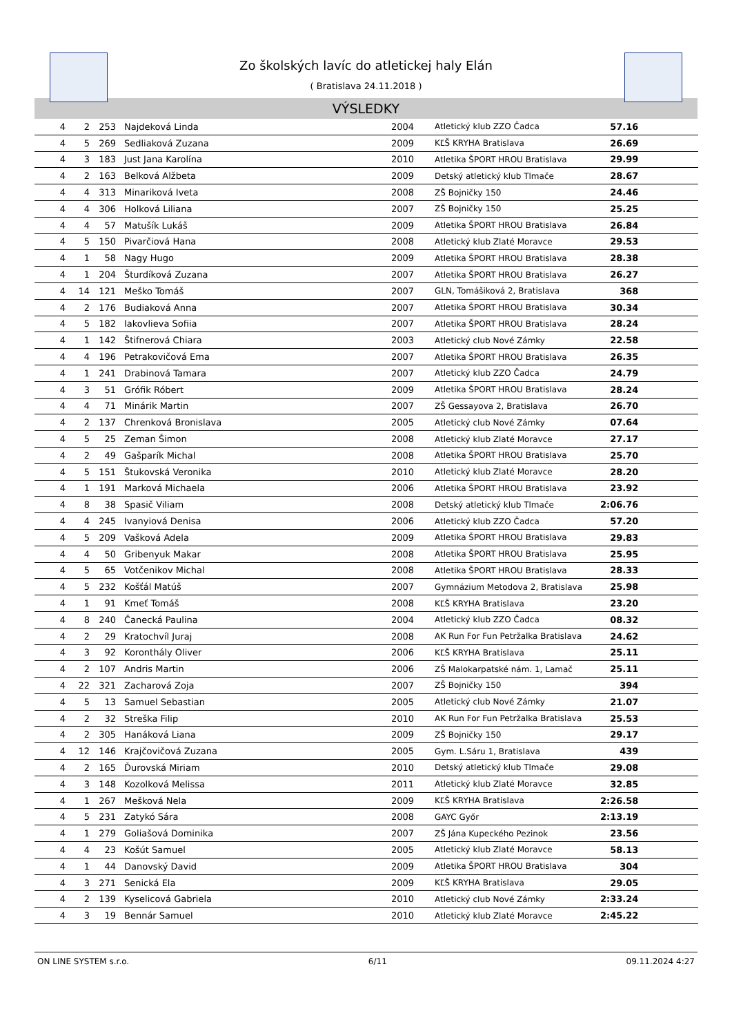Zo školských lavíc do atletickej haly Elán
( Bratislava 24.11.2018 )
VÝSLEDKY
| 4 | 2 | 253 | Najdeková Linda | 2004 | Atletický klub ZZO Čadca | 57.16 | |
| 4 | 5 | 269 | Sedliaková Zuzana | 2009 | KĽŠ KRYHA Bratislava | 26.69 | |
| 4 | 3 | 183 | Just Jana Karolína | 2010 | Atletika ŠPORT HROU Bratislava | 29.99 | |
| 4 | 2 | 163 | Belková Alžbeta | 2009 | Detský atletický klub Tlmače | 28.67 | |
| 4 | 4 | 313 | Minariková Iveta | 2008 | ZŠ Bojničky 150 | 24.46 | |
| 4 | 4 | 306 | Holková Liliana | 2007 | ZŠ Bojničky 150 | 25.25 | |
| 4 | 4 | 57 | Matušík Lukáš | 2009 | Atletika ŠPORT HROU Bratislava | 26.84 | |
| 4 | 5 | 150 | Pivarčiová Hana | 2008 | Atletický klub Zlaté Moravce | 29.53 | |
| 4 | 1 | 58 | Nagy Hugo | 2009 | Atletika ŠPORT HROU Bratislava | 28.38 | |
| 4 | 1 | 204 | Šturdíková Zuzana | 2007 | Atletika ŠPORT HROU Bratislava | 26.27 | |
| 4 | 14 | 121 | Meško Tomáš | 2007 | GLN, Tomášiková 2, Bratislava | 368 | |
| 4 | 2 | 176 | Budiaková Anna | 2007 | Atletika ŠPORT HROU Bratislava | 30.34 | |
| 4 | 5 | 182 | Iakovlieva Sofiia | 2007 | Atletika ŠPORT HROU Bratislava | 28.24 | |
| 4 | 1 | 142 | Štifnerová Chiara | 2003 | Atletický club Nové Zámky | 22.58 | |
| 4 | 4 | 196 | Petrakovičová Ema | 2007 | Atletika ŠPORT HROU Bratislava | 26.35 | |
| 4 | 1 | 241 | Drabinová Tamara | 2007 | Atletický klub ZZO Čadca | 24.79 | |
| 4 | 3 | 51 | Grófik Róbert | 2009 | Atletika ŠPORT HROU Bratislava | 28.24 | |
| 4 | 4 | 71 | Minárik Martin | 2007 | ZŠ Gessayova 2, Bratislava | 26.70 | |
| 4 | 2 | 137 | Chrenková Bronislava | 2005 | Atletický club Nové Zámky | 07.64 | |
| 4 | 5 | 25 | Zeman Šimon | 2008 | Atletický klub Zlaté Moravce | 27.17 | |
| 4 | 2 | 49 | Gašparík Michal | 2008 | Atletika ŠPORT HROU Bratislava | 25.70 | |
| 4 | 5 | 151 | Štukovská Veronika | 2010 | Atletický klub Zlaté Moravce | 28.20 | |
| 4 | 1 | 191 | Marková Michaela | 2006 | Atletika ŠPORT HROU Bratislava | 23.92 | |
| 4 | 8 | 38 | Spasič Viliam | 2008 | Detský atletický klub Tlmače | 2:06.76 | |
| 4 | 4 | 245 | Ivanyiová Denisa | 2006 | Atletický klub ZZO Čadca | 57.20 | |
| 4 | 5 | 209 | Vašková Adela | 2009 | Atletika ŠPORT HROU Bratislava | 29.83 | |
| 4 | 4 | 50 | Gribenyuk Makar | 2008 | Atletika ŠPORT HROU Bratislava | 25.95 | |
| 4 | 5 | 65 | Votčenikov Michal | 2008 | Atletika ŠPORT HROU Bratislava | 28.33 | |
| 4 | 5 | 232 | Košťál Matúš | 2007 | Gymnázium Metodova 2, Bratislava | 25.98 | |
| 4 | 1 | 91 | Kmeť Tomáš | 2008 | KĽŠ KRYHA Bratislava | 23.20 | |
| 4 | 8 | 240 | Čanecká Paulina | 2004 | Atletický klub ZZO Čadca | 08.32 | |
| 4 | 2 | 29 | Kratochvíl Juraj | 2008 | AK Run For Fun Petržalka Bratislava | 24.62 | |
| 4 | 3 | 92 | Koronthály Oliver | 2006 | KĽŠ KRYHA Bratislava | 25.11 | |
| 4 | 2 | 107 | Andris Martin | 2006 | ZŠ Malokarpatské nám. 1, Lamač | 25.11 | |
| 4 | 22 | 321 | Zacharová Zoja | 2007 | ZŠ Bojničky 150 | 394 | |
| 4 | 5 | 13 | Samuel Sebastian | 2005 | Atletický club Nové Zámky | 21.07 | |
| 4 | 2 | 32 | Streška Filip | 2010 | AK Run For Fun Petržalka Bratislava | 25.53 | |
| 4 | 2 | 305 | Hanáková Liana | 2009 | ZŠ Bojničky 150 | 29.17 | |
| 4 | 12 | 146 | Krajčovičová Zuzana | 2005 | Gym. L.Sáru 1, Bratislava | 439 | |
| 4 | 2 | 165 | Ďurovská Miriam | 2010 | Detský atletický klub Tlmače | 29.08 | |
| 4 | 3 | 148 | Kozolková Melissa | 2011 | Atletický klub Zlaté Moravce | 32.85 | |
| 4 | 1 | 267 | Mešková Nela | 2009 | KĽŠ KRYHA Bratislava | 2:26.58 | |
| 4 | 5 | 231 | Zatykó Sára | 2008 | GAYC Győr | 2:13.19 | |
| 4 | 1 | 279 | Goliašová Dominika | 2007 | ZŠ Jána Kupeckého Pezinok | 23.56 | |
| 4 | 4 | 23 | Košút Samuel | 2005 | Atletický klub Zlaté Moravce | 58.13 | |
| 4 | 1 | 44 | Danovský David | 2009 | Atletika ŠPORT HROU Bratislava | 304 | |
| 4 | 3 | 271 | Senická Ela | 2009 | KĽŠ KRYHA Bratislava | 29.05 | |
| 4 | 2 | 139 | Kyselicová Gabriela | 2010 | Atletický club Nové Zámky | 2:33.24 | |
| 4 | 3 | 19 | Bennár Samuel | 2010 | Atletický klub Zlaté Moravce | 2:45.22 | |
ON LINE SYSTEM s.r.o. 6/11 09.11.2024 4:27